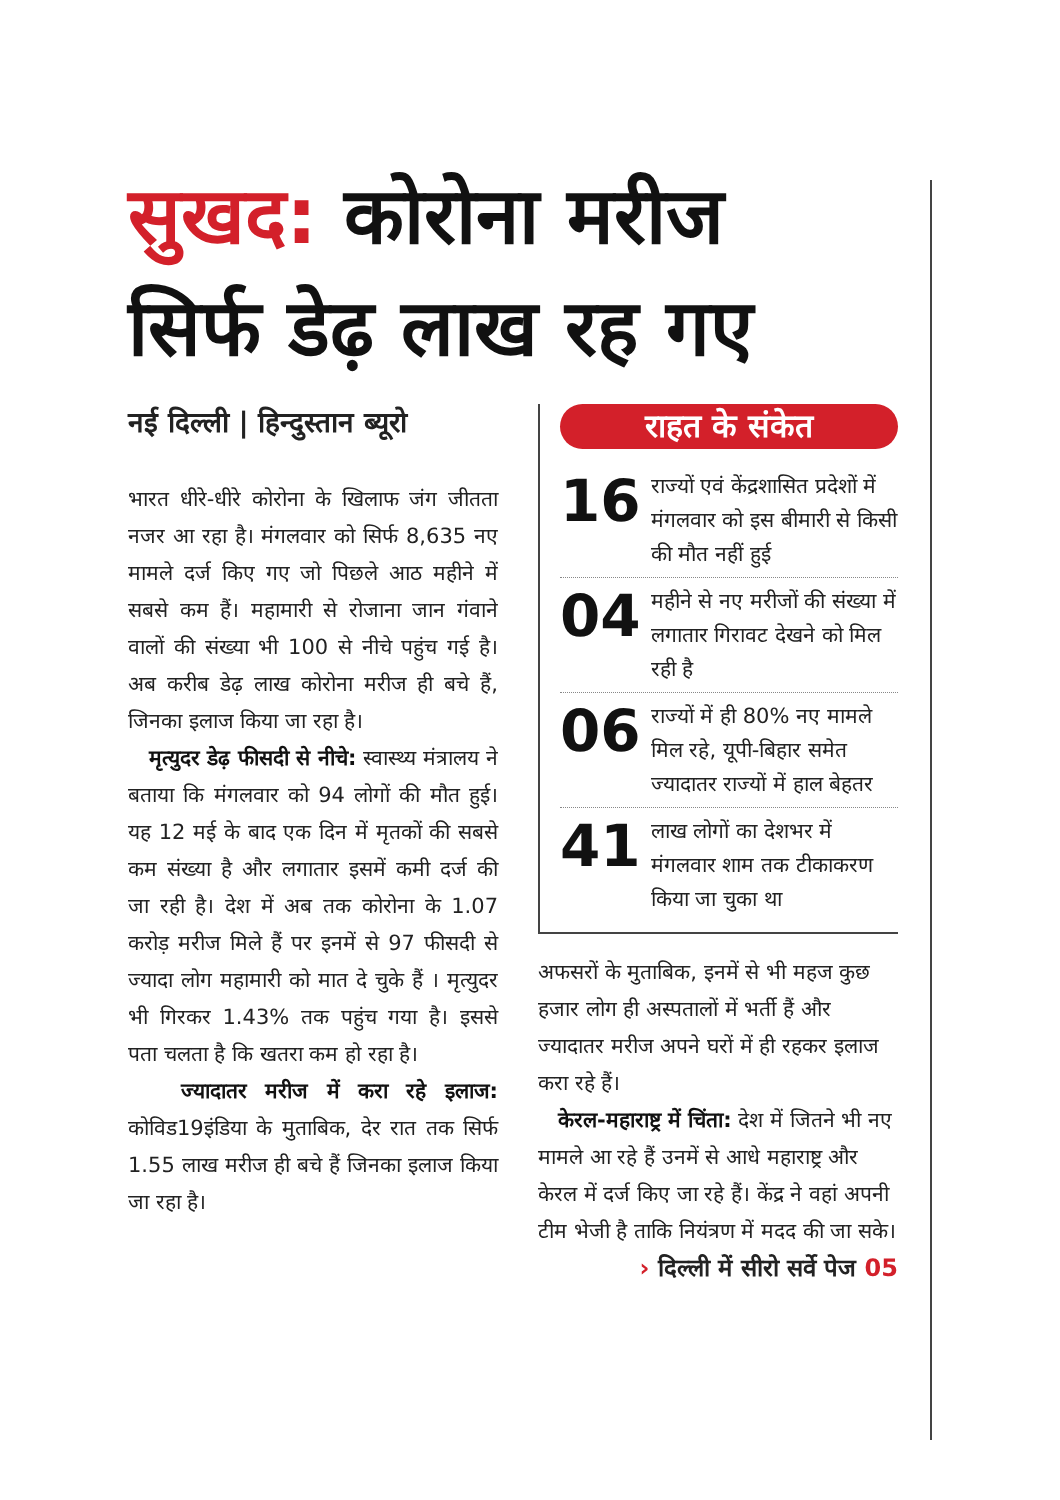सुखद: कोरोना मरीज
सिर्फ डेढ़ लाख रह गए
नई दिल्ली | हिन्दुस्तान ब्यूरो
भारत धीरे-धीरे कोरोना के खिलाफ जंग जीतता नजर आ रहा है। मंगलवार को सिर्फ 8,635 नए मामले दर्ज किए गए जो पिछले आठ महीने में सबसे कम हैं। महामारी से रोजाना जान गंवाने वालों की संख्या भी 100 से नीचे पहुंच गई है। अब करीब डेढ़ लाख कोरोना मरीज ही बचे हैं, जिनका इलाज किया जा रहा है।
मृत्युदर डेढ़ फीसदी से नीचे: स्वास्थ्य मंत्रालय ने बताया कि मंगलवार को 94 लोगों की मौत हुई। यह 12 मई के बाद एक दिन में मृतकों की सबसे कम संख्या है और लगातार इसमें कमी दर्ज की जा रही है। देश में अब तक कोरोना के 1.07 करोड़ मरीज मिले हैं पर इनमें से 97 फीसदी से ज्यादा लोग महामारी को मात दे चुके हैं । मृत्युदर भी गिरकर 1.43% तक पहुंच गया है। इससे पता चलता है कि खतरा कम हो रहा है।
ज्यादातर मरीज में करा रहे इलाज: कोविड19इंडिया के मुताबिक, देर रात तक सिर्फ 1.55 लाख मरीज ही बचे हैं जिनका इलाज किया जा रहा है।
राहत के संकेत
16
राज्यों एवं केंद्रशासित प्रदेशों में मंगलवार को इस बीमारी से किसी की मौत नहीं हुई
04
महीने से नए मरीजों की संख्या में लगातार गिरावट देखने को मिल रही है
06
राज्यों में ही 80% नए मामले मिल रहे, यूपी-बिहार समेत ज्यादातर राज्यों में हाल बेहतर
41
लाख लोगों का देशभर में मंगलवार शाम तक टीकाकरण किया जा चुका था
अफसरों के मुताबिक, इनमें से भी महज कुछ हजार लोग ही अस्पतालों में भर्ती हैं और ज्यादातर मरीज अपने घरों में ही रहकर इलाज करा रहे हैं।
केरल-महाराष्ट्र में चिंता: देश में जितने भी नए मामले आ रहे हैं उनमें से आधे महाराष्ट्र और केरल में दर्ज किए जा रहे हैं। केंद्र ने वहां अपनी टीम भेजी है ताकि नियंत्रण में मदद की जा सके।
› दिल्ली में सीरो सर्वे पेज 05